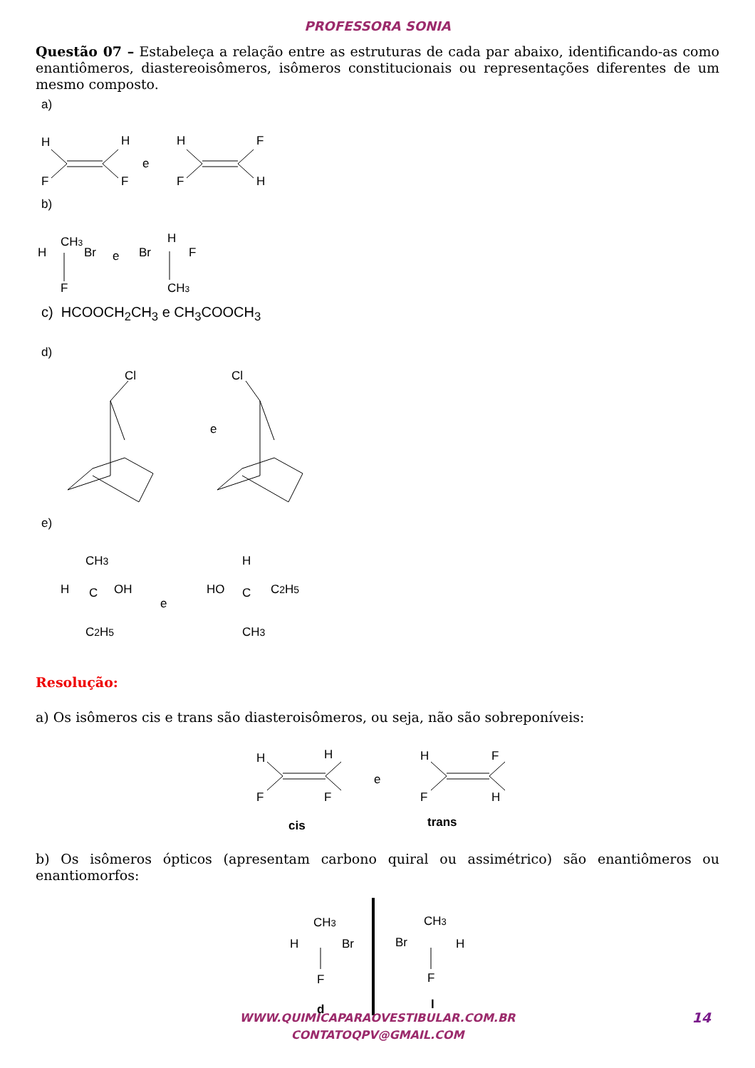PROFESSORA SONIA
Questão 07 – Estabeleça a relação entre as estruturas de cada par abaixo, identificando-as como enantiômeros, diastereoisômeros, isômeros constitucionais ou representações diferentes de um mesmo composto.
a)
H
H
F
F
e
H
F
F
H
b)
CH3
H
Br
F
e
H
Br
F
CH3
c) HCOOCH<sub>2</sub>CH<sub>3</sub> e CH<sub>3</sub>COOCH<sub>3</sub>
d)
Cl
e
Cl
e)
CH3
H
C
OH
C2H5
e
H
HO
C
C2H5
CH3
Resolução:
a) Os isômeros cis e trans são diasteroisômeros, ou seja, não são sobreponíveis:
H
H
F
F
e
H
F
F
H
cis
trans
b) Os isômeros ópticos (apresentam carbono quiral ou assimétrico) são enantiômeros ou enantiomorfos:
CH3
H
Br
F
d
CH3
Br
H
F
l
WWW.QUIMICAPARAOVESTIBULAR.COM.BR
CONTATOQPV@GMAIL.COM
14